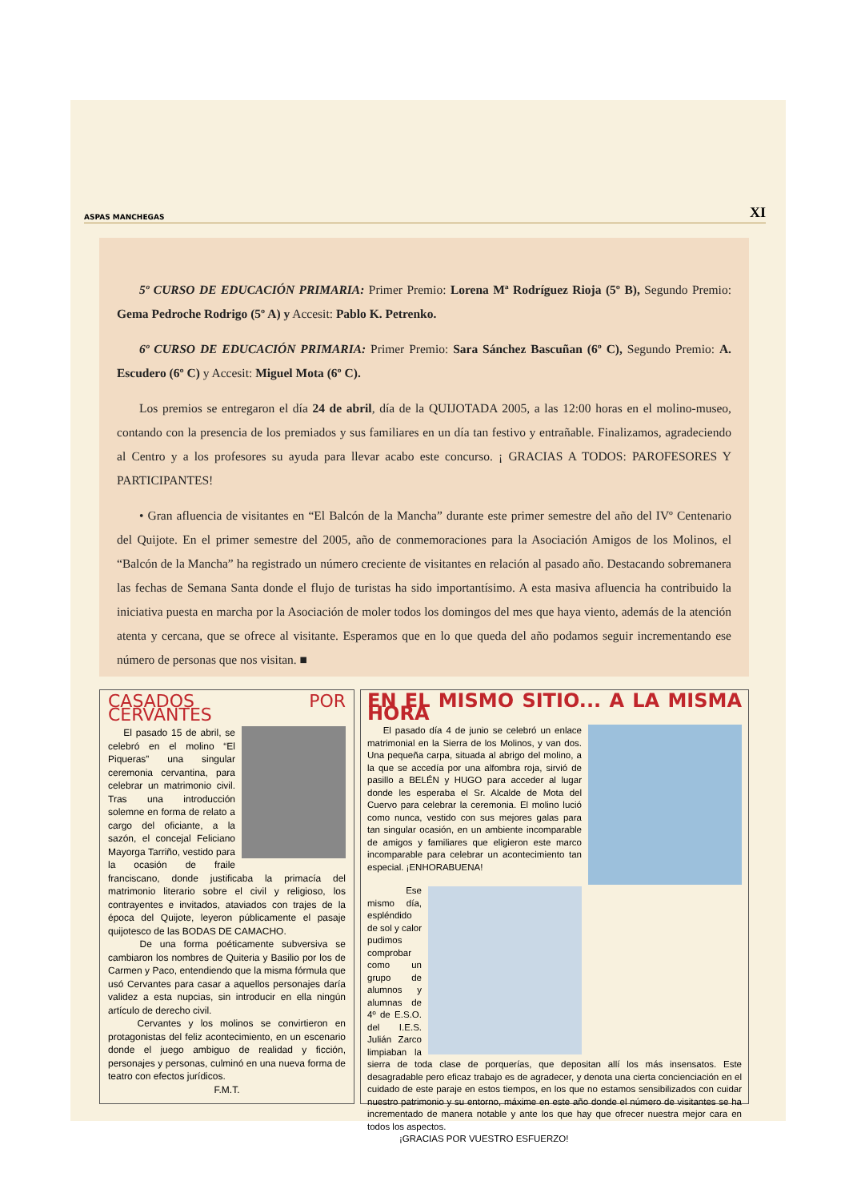ASPAS MANCHEGAS XI
5º CURSO DE EDUCACIÓN PRIMARIA: Primer Premio: Lorena Mª Rodríguez Rioja (5º B), Segundo Premio: Gema Pedroche Rodrigo (5º A) y Accesit: Pablo K. Petrenko.
6º CURSO DE EDUCACIÓN PRIMARIA: Primer Premio: Sara Sánchez Bascuñan (6º C), Segundo Premio: A. Escudero (6º C) y Accesit: Miguel Mota (6º C).
Los premios se entregaron el día 24 de abril, día de la QUIJOTADA 2005, a las 12:00 horas en el molino-museo, contando con la presencia de los premiados y sus familiares en un día tan festivo y entrañable. Finalizamos, agradeciendo al Centro y a los profesores su ayuda para llevar acabo este concurso. ¡ GRACIAS A TODOS: PAROFESORES Y PARTICIPANTES!
• Gran afluencia de visitantes en “El Balcón de la Mancha” durante este primer semestre del año del IVº Centenario del Quijote. En el primer semestre del 2005, año de conmemoraciones para la Asociación Amigos de los Molinos, el “Balcón de la Mancha” ha registrado un número creciente de visitantes en relación al pasado año. Destacando sobremanera las fechas de Semana Santa donde el flujo de turistas ha sido importantísimo. A esta masiva afluencia ha contribuido la iniciativa puesta en marcha por la Asociación de moler todos los domingos del mes que haya viento, además de la atención atenta y cercana, que se ofrece al visitante. Esperamos que en lo que queda del año podamos seguir incrementando ese número de personas que nos visitan. ■
CASADOS POR CERVANTES
El pasado 15 de abril, se celebró en el molino “El Piqueras” una singular ceremonia cervantina, para celebrar un matrimonio civil. Tras una introducción solemne en forma de relato a cargo del oficiante, a la sazón, el concejal Feliciano Mayorga Tarriño, vestido para la ocasión de fraile franciscano, donde justificaba la primacía del matrimonio literario sobre el civil y religioso, los contrayentes e invitados, ataviados con trajes de la época del Quijote, leyeron públicamente el pasaje quijotesco de las BODAS DE CAMACHO.
De una forma poéticamente subversiva se cambiaron los nombres de Quiteria y Basilio por los de Carmen y Paco, entendiendo que la misma fórmula que usó Cervantes para casar a aquellos personajes daría validez a esta nupcias, sin introducir en ella ningún artículo de derecho civil.
Cervantes y los molinos se convirtieron en protagonistas del feliz acontecimiento, en un escenario donde el juego ambiguo de realidad y ficción, personajes y personas, culminó en una nueva forma de teatro con efectos jurídicos.
F.M.T.
EN EL MISMO SITIO... A LA MISMA HORA
El pasado día 4 de junio se celebró un enlace matrimonial en la Sierra de los Molinos, y van dos. Una pequeña carpa, situada al abrigo del molino, a la que se accedía por una alfombra roja, sirvió de pasillo a BELÉN y HUGO para acceder al lugar donde les esperaba el Sr. Alcalde de Mota del Cuervo para celebrar la ceremonia. El molino lució como nunca, vestido con sus mejores galas para tan singular ocasión, en un ambiente incomparable de amigos y familiares que eligieron este marco incomparable para celebrar un acontecimiento tan especial. ¡ENHORABUENA!
Ese mismo día, espléndido de sol y calor pudimos comprobar como un grupo de alumnos y alumnas de 4º de E.S.O. del I.E.S. Julián Zarco limpiaban la sierra de toda clase de porquerías, que depositan allí los más insensatos. Este desagradable pero eficaz trabajo es de agradecer, y denota una cierta concienciación en el cuidado de este paraje en estos tiempos, en los que no estamos sensibilizados con cuidar nuestro patrimonio y su entorno, máxime en este año donde el número de visitantes se ha incrementado de manera notable y ante los que hay que ofrecer nuestra mejor cara en todos los aspectos.
¡GRACIAS POR VUESTRO ESFUERZO!